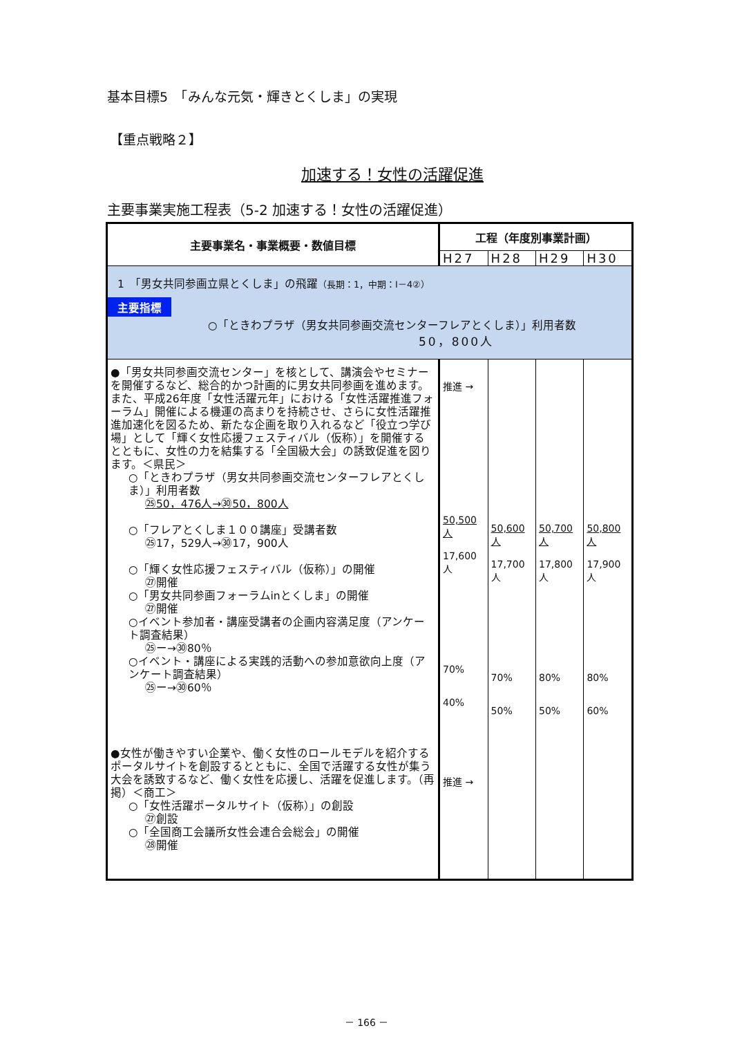基本目標5　「みんな元気・輝きとくしま」の実現
【重点戦略２】
加速する！女性の活躍促進
主要事業実施工程表（5-2 加速する！女性の活躍促進）
| 主要事業名・事業概要・数値目標 | 工程（年度別事業計画） | | | |
| --- | --- | --- | --- | --- |
| | H27 | H28 | H29 | H30 |
| 1 「男女共同参画立県とくしま」の飛躍 （長期：1，中期：Ⅰ－4②） 主要指標 ○「ときわプラザ（男女共同参画交流センターフレアとくしま）」利用者数 50，800人 | | | | |
| ●「男女共同参画交流センター」を核として、講演会やセミナーを開催するなど、総合的かつ計画的に男女共同参画を進めます。 また、平成26年度「女性活躍元年」における「女性活躍推進フォーラム」開催による機運の高まりを持続させ、さらに女性活躍推進加速化を図るため、新たな企画を取り入れるなど「役立つ学び場」として「輝く女性応援フェスティバル（仮称）」を開催するとともに、女性の力を結集する「全国級大会」の誘致促進を図ります。＜県民＞ ○「ときわプラザ（男女共同参画交流センターフレアとくしま）」利用者数 ㉕50，476人→㉚50，800人 ○「フレアとくしま１００講座」受講者数 ㉕17，529人→㉚17，900人 ○「輝く女性応援フェスティバル（仮称）」の開催 ㉗開催 ○「男女共同参画フォーラムinとくしま」の開催 ㉗開催 ○イベント参加者・講座受講者の企画内容満足度（アンケート調査結果） ㉕ー→㉚80％ ○イベント・講座による実践的活動への参加意欲向上度（アンケート調査結果） ㉕ー→㉚60％ ●女性が働きやすい企業や、働く女性のロールモデルを紹介するポータルサイトを創設するとともに、全国で活躍する女性が集う大会を誘致するなど、働く女性を応援し、活躍を促進します。（再掲）＜商工＞ ○「女性活躍ポータルサイト（仮称）」の創設 ㉗創設 ○「全国商工会議所女性会連合会総会」の開催 ㉘開催 | 推進 → 50,500 人 17,600 人 70% 40% 推進 → | 50,600 人 17,700 人 70% 50% | 50,700 人 17,800 人 80% 50% | 50,800 人 17,900 人 80% 60% |
－ 166 －